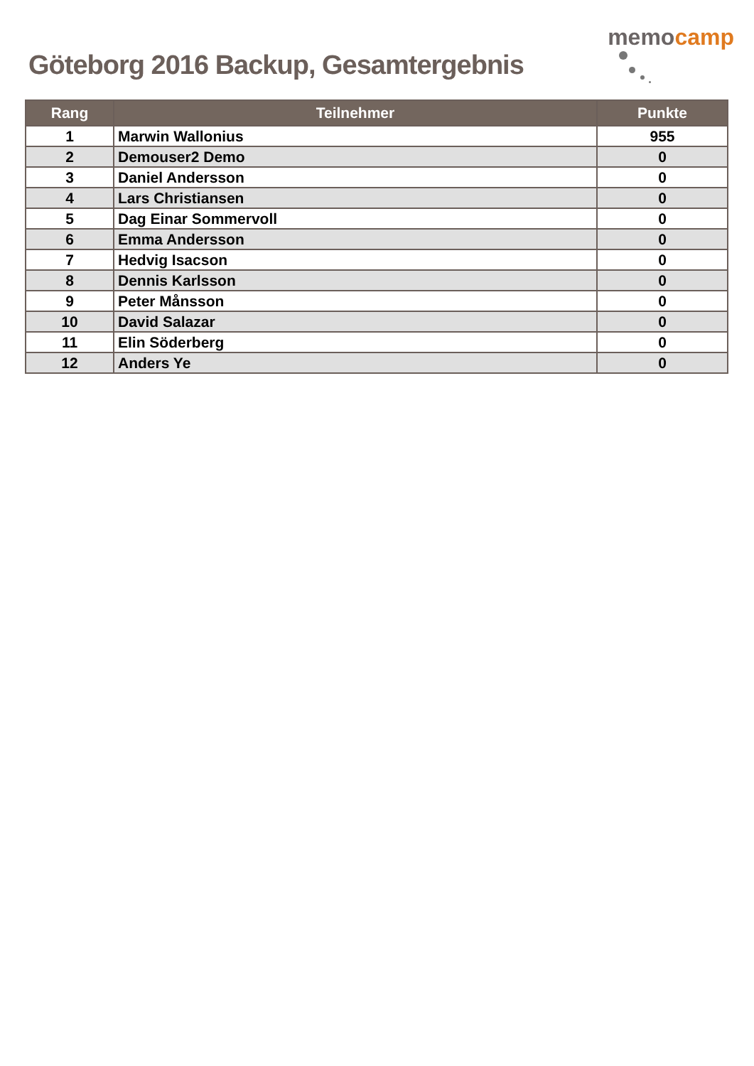Göteborg 2016 Backup, Gesamtergebnis
memo camp
| Rang | Teilnehmer | Punkte |
| --- | --- | --- |
| 1 | Marwin Wallonius | 955 |
| 2 | Demouser2 Demo | 0 |
| 3 | Daniel Andersson | 0 |
| 4 | Lars Christiansen | 0 |
| 5 | Dag Einar Sommervoll | 0 |
| 6 | Emma Andersson | 0 |
| 7 | Hedvig Isacson | 0 |
| 8 | Dennis Karlsson | 0 |
| 9 | Peter Månsson | 0 |
| 10 | David Salazar | 0 |
| 11 | Elin Söderberg | 0 |
| 12 | Anders Ye | 0 |